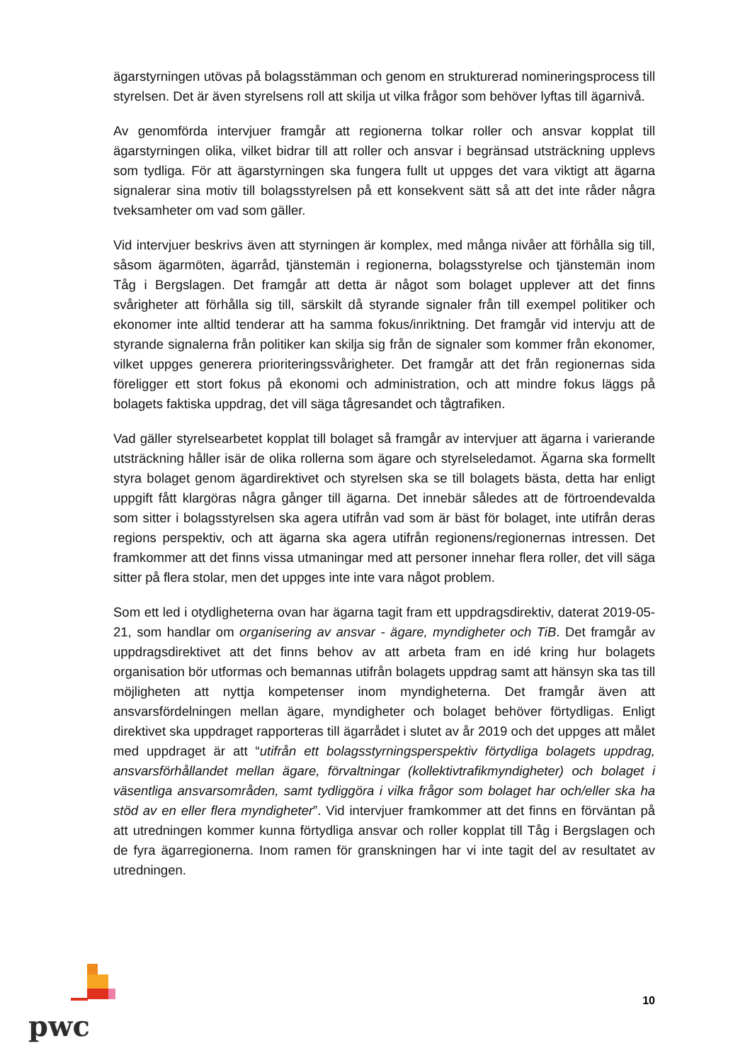ägarstyrningen utövas på bolagsstämman och genom en strukturerad nomineringsprocess till styrelsen. Det är även styrelsens roll att skilja ut vilka frågor som behöver lyftas till ägarnivå.
Av genomförda intervjuer framgår att regionerna tolkar roller och ansvar kopplat till ägarstyrningen olika, vilket bidrar till att roller och ansvar i begränsad utsträckning upplevs som tydliga. För att ägarstyrningen ska fungera fullt ut uppges det vara viktigt att ägarna signalerar sina motiv till bolagsstyrelsen på ett konsekvent sätt så att det inte råder några tveksamheter om vad som gäller.
Vid intervjuer beskrivs även att styrningen är komplex, med många nivåer att förhålla sig till, såsom ägarmöten, ägarråd, tjänstemän i regionerna, bolagsstyrelse och tjänstemän inom Tåg i Bergslagen. Det framgår att detta är något som bolaget upplever att det finns svårigheter att förhålla sig till, särskilt då styrande signaler från till exempel politiker och ekonomer inte alltid tenderar att ha samma fokus/inriktning. Det framgår vid intervju att de styrande signalerna från politiker kan skilja sig från de signaler som kommer från ekonomer, vilket uppges generera prioriteringssvårigheter. Det framgår att det från regionernas sida föreligger ett stort fokus på ekonomi och administration, och att mindre fokus läggs på bolagets faktiska uppdrag, det vill säga tågresandet och tågtrafiken.
Vad gäller styrelsearbetet kopplat till bolaget så framgår av intervjuer att ägarna i varierande utsträckning håller isär de olika rollerna som ägare och styrelseledamot. Ägarna ska formellt styra bolaget genom ägardirektivet och styrelsen ska se till bolagets bästa, detta har enligt uppgift fått klargöras några gånger till ägarna. Det innebär således att de förtroendevalda som sitter i bolagsstyrelsen ska agera utifrån vad som är bäst för bolaget, inte utifrån deras regions perspektiv, och att ägarna ska agera utifrån regionens/regionernas intressen. Det framkommer att det finns vissa utmaningar med att personer innehar flera roller, det vill säga sitter på flera stolar, men det uppges inte inte vara något problem.
Som ett led i otydligheterna ovan har ägarna tagit fram ett uppdragsdirektiv, daterat 2019-05-21, som handlar om organisering av ansvar - ägare, myndigheter och TiB. Det framgår av uppdragsdirektivet att det finns behov av att arbeta fram en idé kring hur bolagets organisation bör utformas och bemannas utifrån bolagets uppdrag samt att hänsyn ska tas till möjligheten att nyttja kompetenser inom myndigheterna. Det framgår även att ansvarsfördelningen mellan ägare, myndigheter och bolaget behöver förtydligas. Enligt direktivet ska uppdraget rapporteras till ägarrådet i slutet av år 2019 och det uppges att målet med uppdraget är att “utifrån ett bolagsstyrningsperspektiv förtydliga bolagets uppdrag, ansvarsförhållandet mellan ägare, förvaltningar (kollektivtrafikmyndigheter) och bolaget i väsentliga ansvarsområden, samt tydliggöra i vilka frågor som bolaget har och/eller ska ha stöd av en eller flera myndigheter”. Vid intervjuer framkommer att det finns en förväntan på att utredningen kommer kunna förtydliga ansvar och roller kopplat till Tåg i Bergslagen och de fyra ägarregionerna. Inom ramen för granskningen har vi inte tagit del av resultatet av utredningen.
pwc
10